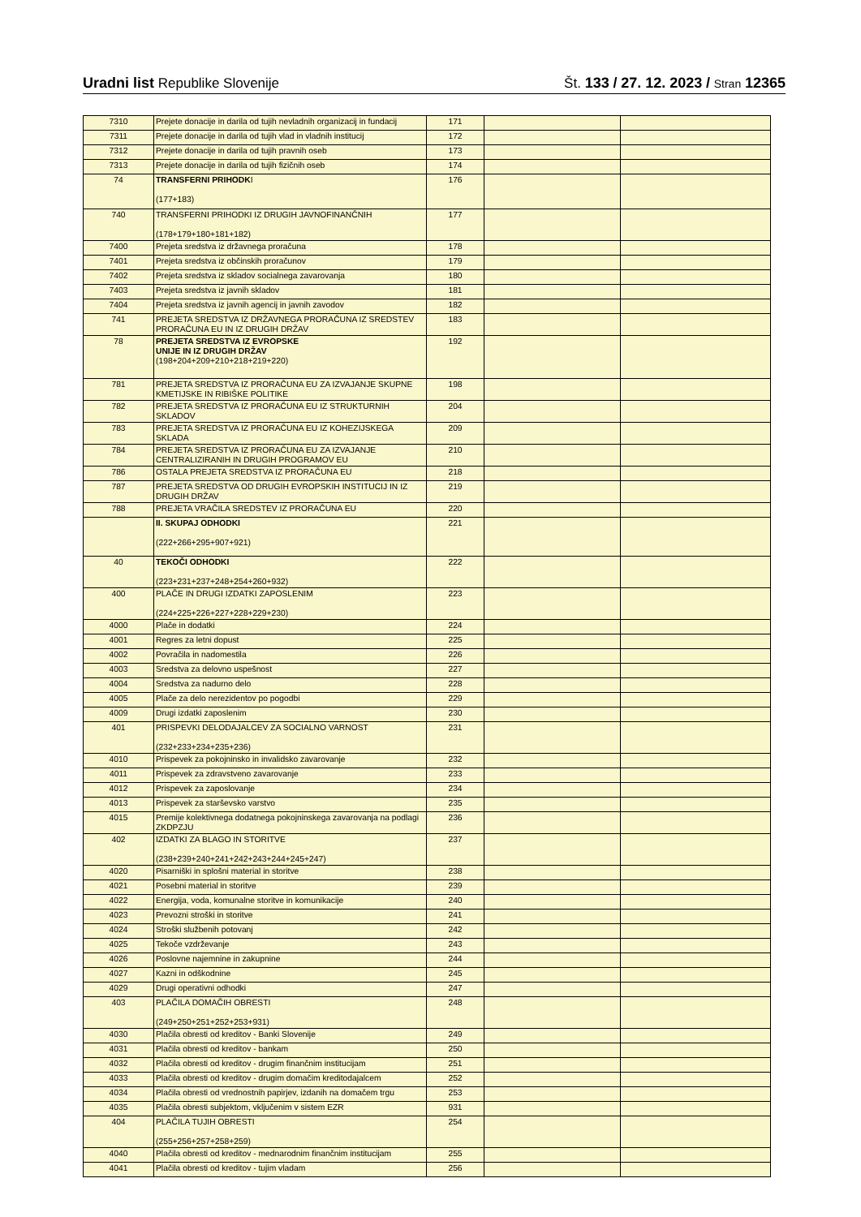Uradni list Republike Slovenije Št. 133 / 27. 12. 2023 / Stran 12365
| 7310 | Prejete donacije in darila od tujih nevladnih organizacij in fundacij | 171 | | |
| 7311 | Prejete donacije in darila od tujih vlad in vladnih institucij | 172 | | |
| 7312 | Prejete donacije in darila od tujih pravnih oseb | 173 | | |
| 7313 | Prejete donacije in darila od tujih fizičnih oseb | 174 | | |
| 74 | TRANSFERNI PRIHODK I (177+183) | 176 | | |
| 740 | TRANSFERNI PRIHODKI IZ DRUGIH JAVNOFINANČNIH (178+179+180+181+182) | 177 | | |
| 7400 | Prejeta sredstva iz državnega proračuna | 178 | | |
| 7401 | Prejeta sredstva iz občinskih proračunov | 179 | | |
| 7402 | Prejeta sredstva iz skladov socialnega zavarovanja | 180 | | |
| 7403 | Prejeta sredstva iz javnih skladov | 181 | | |
| 7404 | Prejeta sredstva iz javnih agencij in javnih zavodov | 182 | | |
| 741 | PREJETA SREDSTVA IZ DRŽAVNEGA PRORAČUNA IZ SREDSTEV PRORAČUNA EU IN IZ DRUGIH DRŽAV | 183 | | |
| 78 | PREJETA SREDSTVA IZ EVROPSKE UNIJE IN IZ DRUGIH DRŽAV (198+204+209+210+218+219+220) | 192 | | |
| 781 | PREJETA SREDSTVA IZ PRORAČUNA EU ZA IZVAJANJE SKUPNE KMETIJSKE IN RIBIŠKE POLITIKE | 198 | | |
| 782 | PREJETA SREDSTVA IZ PRORAČUNA EU IZ STRUKTURNIH SKLADOV | 204 | | |
| 783 | PREJETA SREDSTVA IZ PRORAČUNA EU IZ KOHEZIJSKEGA SKLADA | 209 | | |
| 784 | PREJETA SREDSTVA IZ PRORAČUNA EU ZA IZVAJANJE CENTRALIZIRANIH IN DRUGIH PROGRAMOV EU | 210 | | |
| 786 | OSTALA PREJETA SREDSTVA IZ PRORAČUNA EU | 218 | | |
| 787 | PREJETA SREDSTVA OD DRUGIH EVROPSKIH INSTITUCIJ IN IZ DRUGIH DRŽAV | 219 | | |
| 788 | PREJETA VRAČILA SREDSTEV IZ PRORAČUNA EU | 220 | | |
| | II. SKUPAJ ODHODKI (222+266+295+907+921) | 221 | | |
| 40 | TEKOČI ODHODKI (223+231+237+248+254+260+932) | 222 | | |
| 400 | PLAČE IN DRUGI IZDATKI ZAPOSLENIM (224+225+226+227+228+229+230) | 223 | | |
| 4000 | Plače in dodatki | 224 | | |
| 4001 | Regres za letni dopust | 225 | | |
| 4002 | Povračila in nadomestila | 226 | | |
| 4003 | Sredstva za delovno uspešnost | 227 | | |
| 4004 | Sredstva za nadurno delo | 228 | | |
| 4005 | Plače za delo nerezidentov po pogodbi | 229 | | |
| 4009 | Drugi izdatki zaposlenim | 230 | | |
| 401 | PRISPEVKI DELODAJALCEV ZA SOCIALNO VARNOST (232+233+234+235+236) | 231 | | |
| 4010 | Prispevek za pokojninsko in invalidsko zavarovanje | 232 | | |
| 4011 | Prispevek za zdravstveno zavarovanje | 233 | | |
| 4012 | Prispevek za zaposlovanje | 234 | | |
| 4013 | Prispevek za starševsko varstvo | 235 | | |
| 4015 | Premije kolektivnega dodatnega pokojninskega zavarovanja na podlagi ZKDPZJU | 236 | | |
| 402 | IZDATKI ZA BLAGO IN STORITVE (238+239+240+241+242+243+244+245+247) | 237 | | |
| 4020 | Pisarniški in splošni material in storitve | 238 | | |
| 4021 | Posebni material in storitve | 239 | | |
| 4022 | Energija, voda, komunalne storitve in komunikacije | 240 | | |
| 4023 | Prevozni stroški in storitve | 241 | | |
| 4024 | Stroški službenih potovanj | 242 | | |
| 4025 | Tekoče vzdrževanje | 243 | | |
| 4026 | Poslovne najemnine in zakupnine | 244 | | |
| 4027 | Kazni in odškodnine | 245 | | |
| 4029 | Drugi operativni odhodki | 247 | | |
| 403 | PLAČILA DOMAČIH OBRESTI (249+250+251+252+253+931) | 248 | | |
| 4030 | Plačila obresti od kreditov - Banki Slovenije | 249 | | |
| 4031 | Plačila obresti od kreditov - bankam | 250 | | |
| 4032 | Plačila obresti od kreditov - drugim finančnim institucijam | 251 | | |
| 4033 | Plačila obresti od kreditov - drugim domačim kreditodajalcem | 252 | | |
| 4034 | Plačila obresti od vrednostnih papirjev, izdanih na domačem trgu | 253 | | |
| 4035 | Plačila obresti subjektom, vključenim v sistem EZR | 931 | | |
| 404 | PLAČILA TUJIH OBRESTI (255+256+257+258+259) | 254 | | |
| 4040 | Plačila obresti od kreditov - mednarodnim finančnim institucijam | 255 | | |
| 4041 | Plačila obresti od kreditov - tujim vladam | 256 | | |